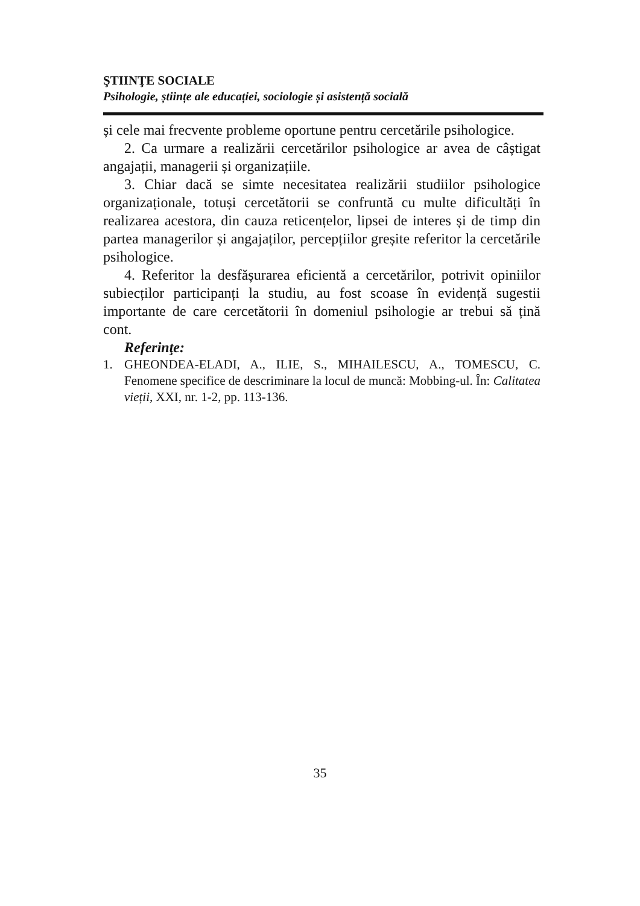ŞTIINŢE SOCIALE
Psihologie, științe ale educației, sociologie și asistență socială
și cele mai frecvente probleme oportune pentru cercetările psihologice.
2. Ca urmare a realizării cercetărilor psihologice ar avea de câștigat angajații, managerii și organizațiile.
3. Chiar dacă se simte necesitatea realizării studiilor psihologice organizaționale, totuși cercetătorii se confruntă cu multe dificultăți în realizarea acestora, din cauza reticențelor, lipsei de interes și de timp din partea managerilor și angajaților, percepțiilor greșite referitor la cercetările psihologice.
4. Referitor la desfășurarea eficientă a cercetărilor, potrivit opiniilor subiecților participanți la studiu, au fost scoase în evidență sugestii importante de care cercetătorii în domeniul psihologie ar trebui să țină cont.
Referinţe:
1. GHEONDEA-ELADI, A., ILIE, S., MIHAILESCU, A., TOMESCU, C. Fenomene specifice de descriminare la locul de muncă: Mobbing-ul. În: Calitatea vieții, XXI, nr. 1-2, pp. 113-136.
35